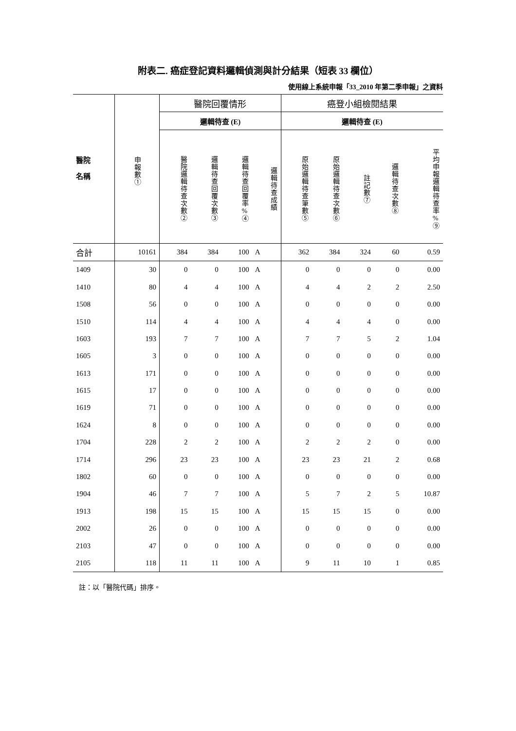附表二. 癌症登記資料邏輯偵測與計分結果（短表 33 欄位）
使用線上系統申報「33_2010 年第二季申報」之資料
| 醫院 名稱 | 申報數① | 醫院回覆情形 | | | | 癌登小組檢閱結果 | | | | |
| --- | --- | --- | --- | --- | --- | --- | --- | --- | --- | --- |
| | | 邏輯待查 (E) | | | | 邏輯待查 (E) | | | | |
| | | 醫院邏輯待查次數② | 邏輯待查回覆次數③ | 邏輯待查回覆率%④ | 邏輯待查成績 | 原始邏輯待查筆數⑤ | 原始邏輯待查次數⑥ | 註記數⑦ | 邏輯待查次數⑧ | 平均申報邏輯待查率%⑨ |
| 合計 | 10161 | 384 | 384 | 100 | A | 362 | 384 | 324 | 60 | 0.59 |
| 1409 | 30 | 0 | 0 | 100 | A | 0 | 0 | 0 | 0 | 0.00 |
| 1410 | 80 | 4 | 4 | 100 | A | 4 | 4 | 2 | 2 | 2.50 |
| 1508 | 56 | 0 | 0 | 100 | A | 0 | 0 | 0 | 0 | 0.00 |
| 1510 | 114 | 4 | 4 | 100 | A | 4 | 4 | 4 | 0 | 0.00 |
| 1603 | 193 | 7 | 7 | 100 | A | 7 | 7 | 5 | 2 | 1.04 |
| 1605 | 3 | 0 | 0 | 100 | A | 0 | 0 | 0 | 0 | 0.00 |
| 1613 | 171 | 0 | 0 | 100 | A | 0 | 0 | 0 | 0 | 0.00 |
| 1615 | 17 | 0 | 0 | 100 | A | 0 | 0 | 0 | 0 | 0.00 |
| 1619 | 71 | 0 | 0 | 100 | A | 0 | 0 | 0 | 0 | 0.00 |
| 1624 | 8 | 0 | 0 | 100 | A | 0 | 0 | 0 | 0 | 0.00 |
| 1704 | 228 | 2 | 2 | 100 | A | 2 | 2 | 2 | 0 | 0.00 |
| 1714 | 296 | 23 | 23 | 100 | A | 23 | 23 | 21 | 2 | 0.68 |
| 1802 | 60 | 0 | 0 | 100 | A | 0 | 0 | 0 | 0 | 0.00 |
| 1904 | 46 | 7 | 7 | 100 | A | 5 | 7 | 2 | 5 | 10.87 |
| 1913 | 198 | 15 | 15 | 100 | A | 15 | 15 | 15 | 0 | 0.00 |
| 2002 | 26 | 0 | 0 | 100 | A | 0 | 0 | 0 | 0 | 0.00 |
| 2103 | 47 | 0 | 0 | 100 | A | 0 | 0 | 0 | 0 | 0.00 |
| 2105 | 118 | 11 | 11 | 100 | A | 9 | 11 | 10 | 1 | 0.85 |
註：以「醫院代碼」排序。